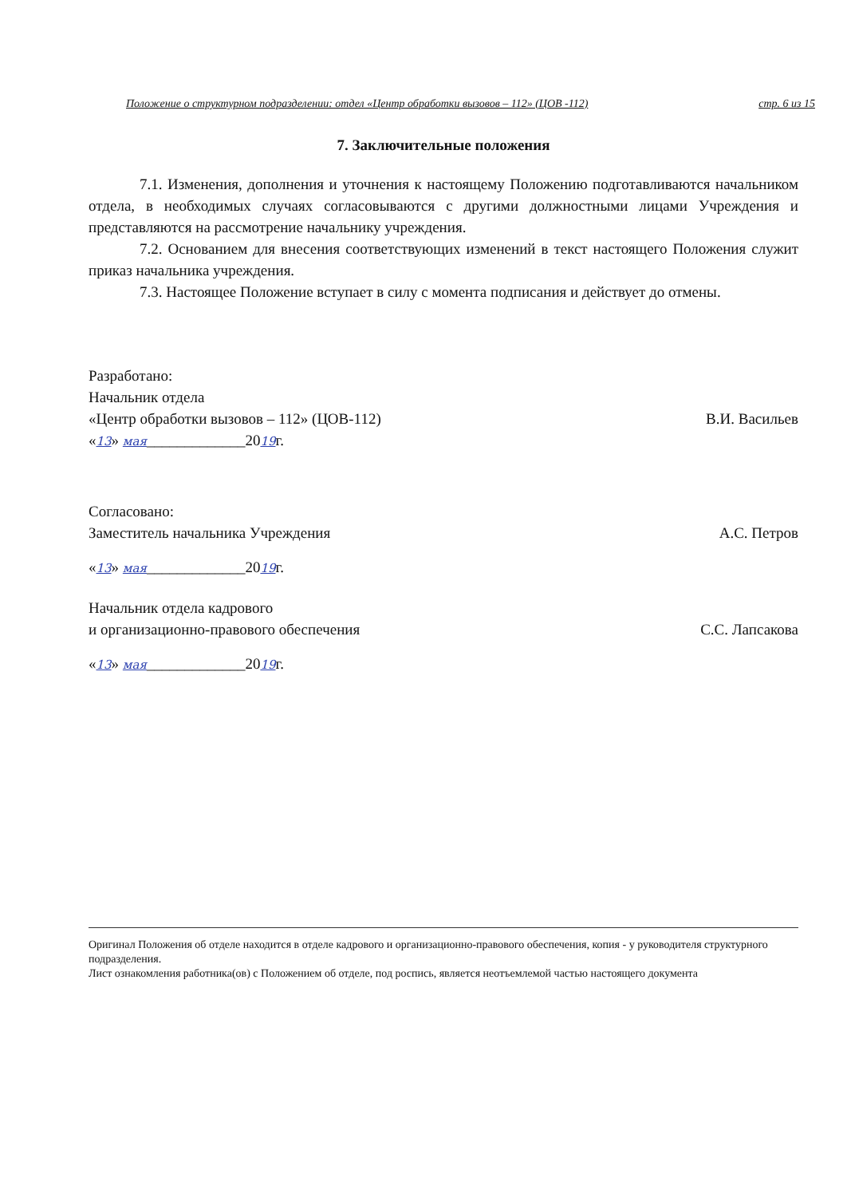Положение о структурном подразделении: отдел «Центр обработки вызовов – 112» (ЦОВ -112) стр. 6 из 15
7. Заключительные положения
7.1. Изменения, дополнения и уточнения к настоящему Положению подготавливаются начальником отдела, в необходимых случаях согласовываются с другими должностными лицами Учреждения и представляются на рассмотрение начальнику учреждения.
7.2. Основанием для внесения соответствующих изменений в текст настоящего Положения служит приказ начальника учреждения.
7.3. Настоящее Положение вступает в силу с момента подписания и действует до отмены.
Разработано:
Начальник отдела
«Центр обработки вызовов – 112» (ЦОВ-112) В.И. Васильев
«13» мая_____________2019г.
Согласовано:
Заместитель начальника Учреждения А.С. Петров
«13» мая_____________2019г.
Начальник отдела кадрового
и организационно-правового обеспечения С.С. Лапсакова
«13» мая_____________2019г.
Оригинал Положения об отделе находится в отделе кадрового и организационно-правового обеспечения, копия - у руководителя структурного подразделения.
Лист ознакомления работника(ов) с Положением об отделе, под роспись, является неотъемлемой частью настоящего документа